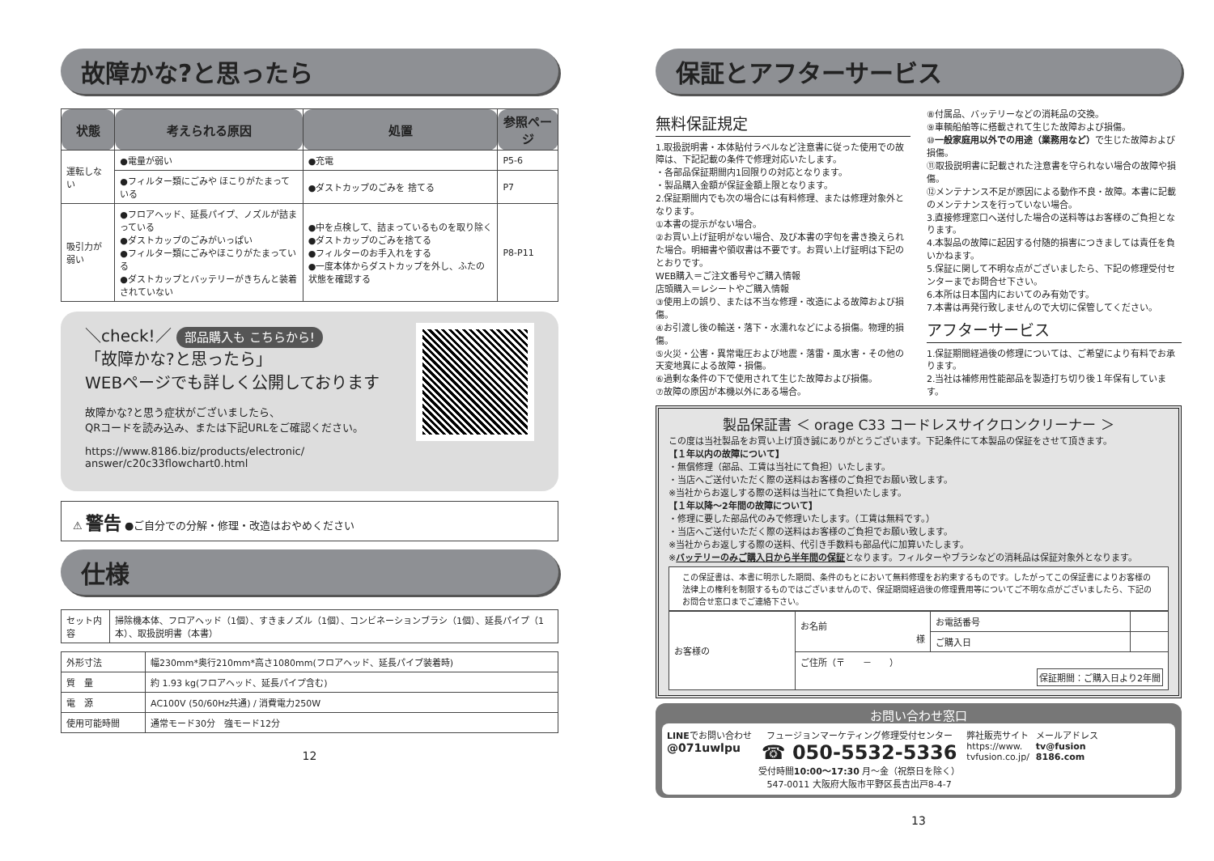故障かな?と思ったら
| 状態 | 考えられる原因 | 処置 | 参照ページ |
| --- | --- | --- | --- |
| 運転しない | ●電量が弱い | ●充電 | P5-6 |
| | ●フィルター類にごみや ほこりがたまっている | ●ダストカップのごみを 捨てる | P7 |
| 吸引力が弱い | ●フロアヘッド、延長パイプ、ノズルが詰まっている ●ダストカップのごみがいっぱい ●フィルター類にごみやほこりがたまっている ●ダストカップとバッテリーがきちんと装着されていない | ●中を点検して、詰まっているものを取り除く ●ダストカップのごみを捨てる ●フィルターのお手入れをする ●一度本体からダストカップを外し、ふたの状態を確認する | P8-P11 |
＼check!／ 部品購入も こちらから!
「故障かな?と思ったら」
WEBページでも詳しく公開しております
故障かな?と思う症状がございましたら、
QRコードを読み込み、または下記URLをご確認ください。
https://www.8186.biz/products/electronic/
answer/c20c33flowchart0.html
⚠ 警告 ●ご自分での分解・修理・改造はおやめください
仕様
| セット内容 | 掃除機本体、フロアヘッド（1個）、すきまノズル（1個）、コンビネーションブラシ（1個）、延長パイプ（1本）、取扱説明書（本書） |
| 外形寸法 | 幅230mm*奥行210mm*高さ1080mm(フロアヘッド、延長パイプ装着時) |
| 質 量 | 約 1.93 kg(フロアヘッド、延長パイプ含む) |
| 電 源 | AC100V (50/60Hz共通) / 消費電力250W |
| 使用可能時間 | 通常モード30分 強モード12分 |
12
保証とアフターサービス
無料保証規定
1.取扱説明書・本体貼付ラベルなど注意書に従った使用での故障は、下記記載の条件で修理対応いたします。
・各部品保証期間内1回限りの対応となります。
・製品購入金額が保証金額上限となります。
2.保証期間内でも次の場合には有料修理、または修理対象外となります。
①本書の提示がない場合。
②お買い上げ証明がない場合、及び本書の字句を書き換えられた場合。明細書や領収書は不要です。お買い上げ証明は下記のとおりです。
WEB購入＝ご注文番号やご購入情報
店頭購入＝レシートやご購入情報
③使用上の誤り、または不当な修理・改造による故障および損傷。
④お引渡し後の輸送・落下・水濡れなどによる損傷。物理的損傷。
⑤火災・公害・異常電圧および地震・落雷・風水害・その他の天変地異による故障・損傷。
⑥過剰な条件の下で使用されて生じた故障および損傷。
⑦故障の原因が本機以外にある場合。
⑧付属品、バッテリーなどの消耗品の交換。
⑨車輌船舶等に搭載されて生じた故障および損傷。
⑩一般家庭用以外での用途（業務用など）で生じた故障および損傷。
⑪取扱説明書に記載された注意書を守られない場合の故障や損傷。
⑫メンテナンス不足が原因による動作不良・故障。本書に記載のメンテナンスを行っていない場合。
3.直接修理窓口へ送付した場合の送料等はお客様のご負担となります。
4.本製品の故障に起因する付随的損害につきましては責任を負いかねます。
5.保証に関して不明な点がございましたら、下記の修理受付センターまでお問合せ下さい。
6.本所は日本国内においてのみ有効です。
7.本書は再発行致しませんので大切に保管してください。
アフターサービス
1.保証期間経過後の修理については、ご希望により有料でお承ります。
2.当社は補修用性能部品を製造打ち切り後１年保有しています。
製品保証書 ＜ orage C33 コードレスサイクロンクリーナー ＞
この度は当社製品をお買い上げ頂き誠にありがとうございます。下記条件にて本製品の保証をさせて頂きます。
【１年以内の故障について】
・無償修理（部品、工賃は当社にて負担）いたします。
・当店へご送付いただく際の送料はお客様のご負担でお願い致します。
※当社からお返しする際の送料は当社にて負担いたします。
【１年以降～2年間の故障について】
・修理に要した部品代のみで修理いたします。（工賃は無料です。）
・当店へご送付いただく際の送料はお客様のご負担でお願い致します。
※当社からお返しする際の送料、代引き手数料も部品代に加算いたします。
※バッテリーのみご購入日から半年間の保証となります。フィルターやブラシなどの消耗品は保証対象外となります。
この保証書は、本書に明示した期間、条件のもとにおいて無料修理をお約束するものです。したがってこの保証書によりお客様の法律上の権利を制限するものではございませんので、保証期間経過後の修理費用等についてご不明な点がございましたら、下記のお問合せ窓口までご連絡下さい。
| お客様の | お名前 様 | お電話番号 | |
| | | ご購入日 | |
| | ご住所（〒 － ） 保証期間：ご購入日より2年間 | | |
お問い合わせ窓口
LINEでお問い合わせ
@071uwlpu
フュージョンマーケティング修理受付センター
☎ 050-5532-5336
受付時間10:00〜17:30 月〜金（祝祭日を除く）
547-0011 大阪府大阪市平野区長吉出戸8-4-7
弊社販売サイト
https://www.
tvfusion.co.jp/
メールアドレス
tv@fusion
8186.com
13